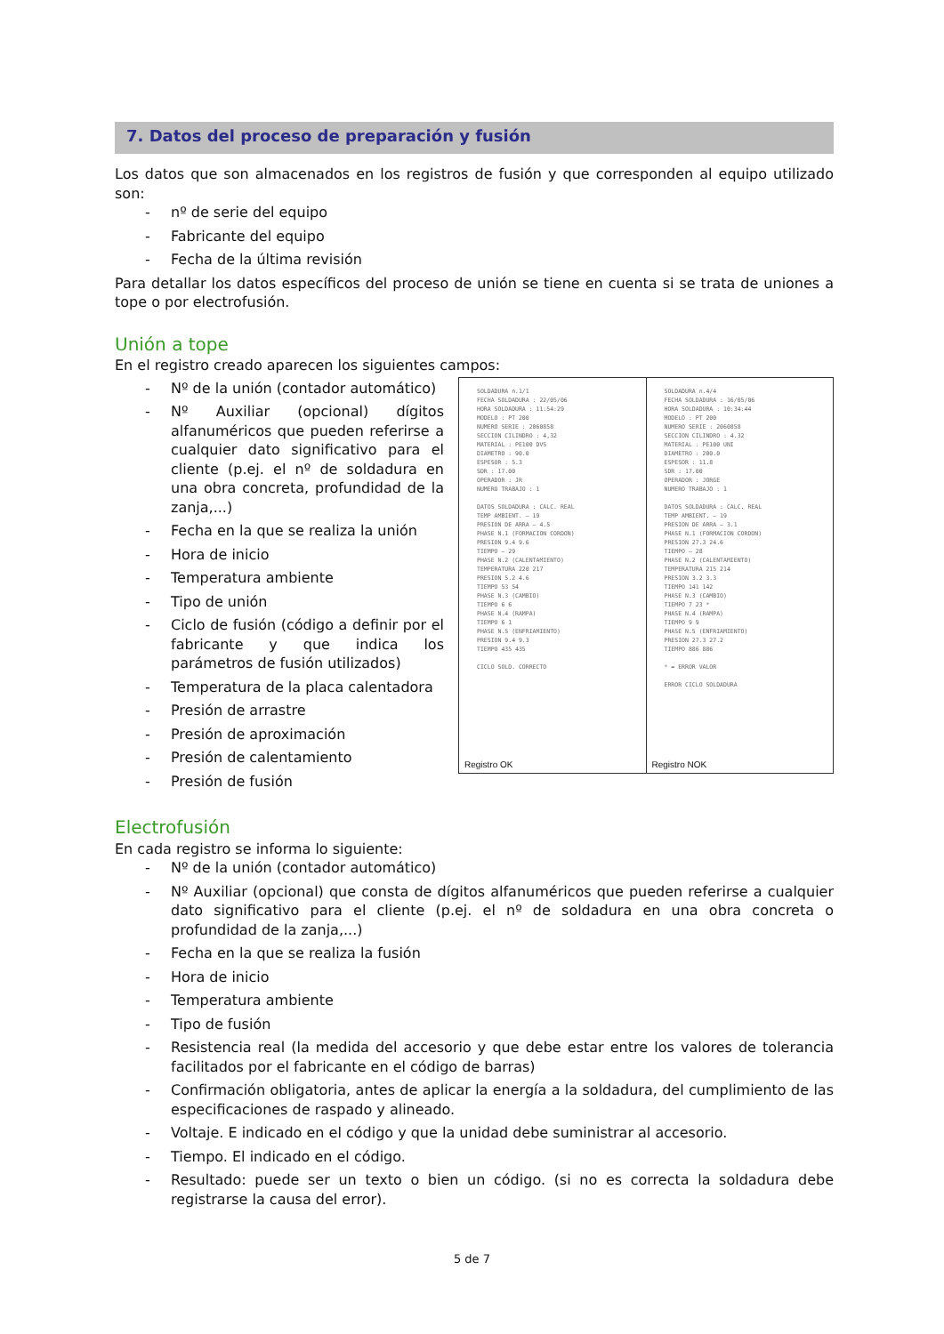7. Datos del proceso de preparación y fusión
Los datos que son almacenados en los registros de fusión y que corresponden al equipo utilizado son:
- nº de serie del equipo
- Fabricante del equipo
- Fecha de la última revisión
Para detallar los datos específicos del proceso de unión se tiene en cuenta si se trata de uniones a tope o por electrofusión.
Unión a tope
En el registro creado aparecen los siguientes campos:
- Nº de la unión (contador automático)
- Nº Auxiliar (opcional) dígitos alfanuméricos que pueden referirse a cualquier dato significativo para el cliente (p.ej. el nº de soldadura en una obra concreta, profundidad de la zanja,...)
- Fecha en la que se realiza la unión
- Hora de inicio
- Temperatura ambiente
- Tipo de unión
- Ciclo de fusión (código a definir por el fabricante y que indica los parámetros de fusión utilizados)
- Temperatura de la placa calentadora
- Presión de arrastre
- Presión de aproximación
- Presión de calentamiento
- Presión de fusión
SOLDADURA n.1/1
FECHA SOLDADURA : 22/05/06
HORA SOLDADURA : 11:54:29
MODELO : PT 200
NUMERO SERIE : 2060858
SECCION CILINDRO : 4,32
MATERIAL : PE100 DVS
DIAMETRO : 90.0
ESPESOR : 5.3
SDR : 17.00
OPERADOR : JR
NUMERO TRABAJO : 1
DATOS SOLDADURA : CALC. REAL
TEMP AMBIENT. — 19
PRESION DE ARRA — 4.5
PHASE N.1 (FORMACION CORDON)
PRESION 9.4 9.6
TIEMPO — 29
PHASE N.2 (CALENTAMIENTO)
TEMPERATURA 220 217
PRESION 5.2 4.6
TIEMPO 53 54
PHASE N.3 (CAMBIO)
TIEMPO 6 6
PHASE N.4 (RAMPA)
TIEMPO 6 1
PHASE N.5 (ENFRIAMIENTO)
PRESION 9.4 9.3
TIEMPO 435 435
CICLO SOLD. CORRECTO
Registro OK
SOLDADURA n.4/4
FECHA SOLDADURA : 16/05/06
HORA SOLDADURA : 10:34:44
MODELO : PT 200
NUMERO SERIE : 2060858
SECCION CILINDRO : 4.32
MATERIAL : PE100 UNI
DIAMETRO : 200.0
ESPESOR : 11.8
SDR : 17.00
OPERADOR : JORGE
NUMERO TRABAJO : 1
DATOS SOLDADURA : CALC. REAL
TEMP AMBIENT. — 19
PRESION DE ARRA — 3.1
PHASE N.1 (FORMACION CORDON)
PRESION 27.3 24.6
TIEMPO — 28
PHASE N.2 (CALENTAMIENTO)
TEMPERATURA 215 214
PRESION 3.2 3.3
TIEMPO 141 142
PHASE N.3 (CAMBIO)
TIEMPO 7 23 *
PHASE N.4 (RAMPA)
TIEMPO 9 9
PHASE N.5 (ENFRIAMIENTO)
PRESION 27.3 27.2
TIEMPO 886 886
* = ERROR VALOR
ERROR CICLO SOLDADURA
Registro NOK
Electrofusión
En cada registro se informa lo siguiente:
- Nº de la unión (contador automático)
- Nº Auxiliar (opcional) que consta de dígitos alfanuméricos que pueden referirse a cualquier dato significativo para el cliente (p.ej. el nº de soldadura en una obra concreta o profundidad de la zanja,...)
- Fecha en la que se realiza la fusión
- Hora de inicio
- Temperatura ambiente
- Tipo de fusión
- Resistencia real (la medida del accesorio y que debe estar entre los valores de tolerancia facilitados por el fabricante en el código de barras)
- Confirmación obligatoria, antes de aplicar la energía a la soldadura, del cumplimiento de las especificaciones de raspado y alineado.
- Voltaje. E indicado en el código y que la unidad debe suministrar al accesorio.
- Tiempo. El indicado en el código.
- Resultado: puede ser un texto o bien un código. (si no es correcta la soldadura debe registrarse la causa del error).
5 de 7